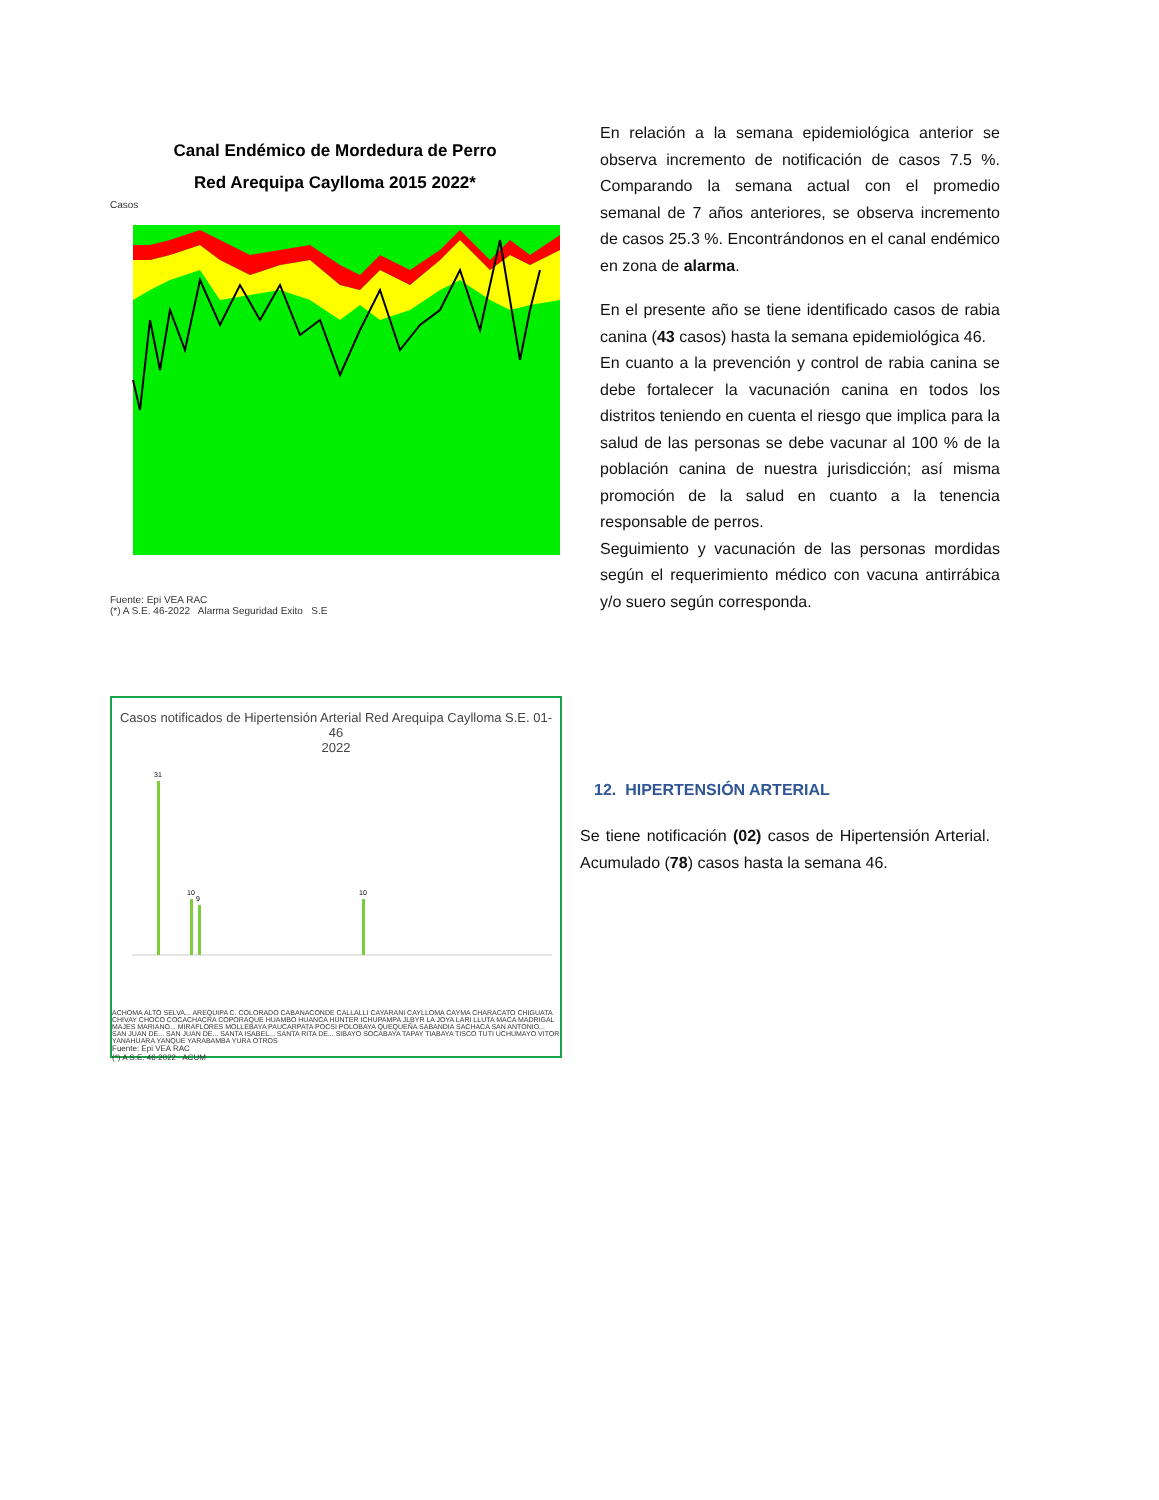Canal Endémico de Mordedura de Perro
Red Arequipa Caylloma 2015 2022*
Casos
Fuente: Epi VEA RAC
(*) A S.E. 46-2022 Alarma Seguridad Exito S.E
En relación a la semana epidemiológica anterior se observa incremento de notificación de casos 7.5 %. Comparando la semana actual con el promedio semanal de 7 años anteriores, se observa incremento de casos 25.3 %. Encontrándonos en el canal endémico en zona de alarma.
En el presente año se tiene identificado casos de rabia canina (43 casos) hasta la semana epidemiológica 46.
En cuanto a la prevención y control de rabia canina se debe fortalecer la vacunación canina en todos los distritos teniendo en cuenta el riesgo que implica para la salud de las personas se debe vacunar al 100 % de la población canina de nuestra jurisdicción; así misma promoción de la salud en cuanto a la tenencia responsable de perros.
Seguimiento y vacunación de las personas mordidas según el requerimiento médico con vacuna antirrábica y/o suero según corresponda.
Casos notificados de Hipertensión Arterial Red Arequipa Caylloma S.E. 01- 46
2022
31
10
9
10
ACHOMA ALTO SELVA... AREQUIPA C. COLORADO CABANACONDE CALLALLI CAYARANI CAYLLOMA CAYMA CHARACATO CHIGUATA CHIVAY CHOCO COCACHACRA COPORAQUE HUAMBO HUANCA HUNTER ICHUPAMPA JLBYR LA JOYA LARI LLUTA MACA MADRIGAL MAJES MARIANO... MIRAFLORES MOLLEBAYA PAUCARPATA POCSI POLOBAYA QUEQUEÑA SABANDIA SACHACA SAN ANTONIO... SAN JUAN DE... SAN JUAN DE... SANTA ISABEL... SANTA RITA DE... SIBAYO SOCABAYA TAPAY TIABAYA TISCO TUTI UCHUMAYO VITOR YANAHUARA YANQUE YARABAMBA YURA OTROS
Fuente: Epi VEA RAC
(*) A S.E. 46-2022 ACUM
12. HIPERTENSIÓN ARTERIAL
Se tiene notificación (02) casos de Hipertensión Arterial. Acumulado (78) casos hasta la semana 46.